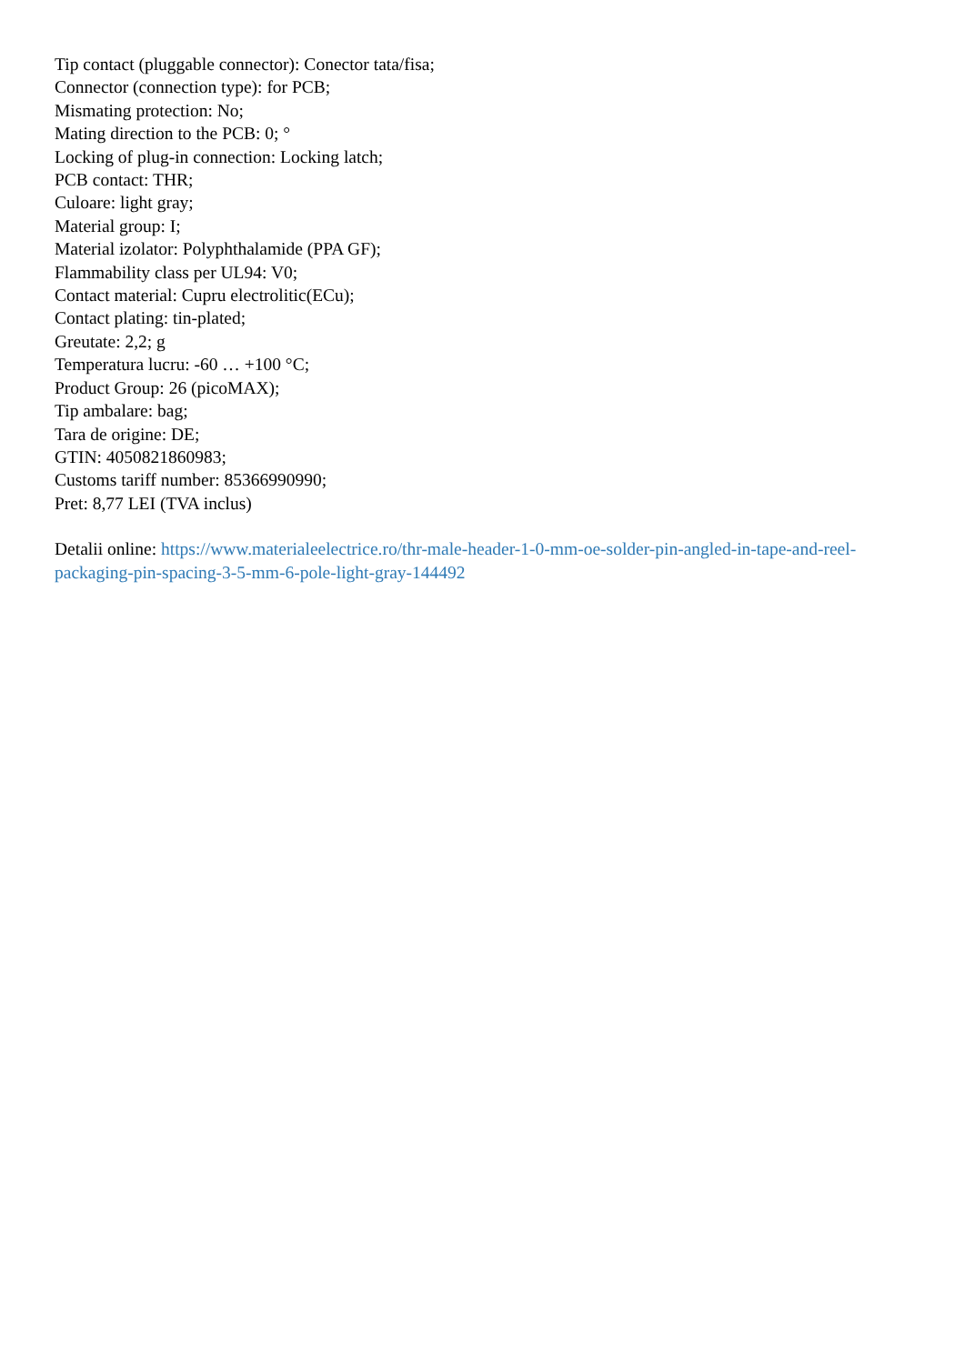Tip contact (pluggable connector): Conector tata/fisa;
Connector (connection type): for PCB;
Mismating protection: No;
Mating direction to the PCB: 0; °
Locking of plug-in connection: Locking latch;
PCB contact: THR;
Culoare: light gray;
Material group: I;
Material izolator: Polyphthalamide (PPA GF);
Flammability class per UL94: V0;
Contact material: Cupru electrolitic(ECu);
Contact plating: tin-plated;
Greutate: 2,2; g
Temperatura lucru: -60 … +100 °C;
Product Group: 26 (picoMAX);
Tip ambalare: bag;
Tara de origine: DE;
GTIN: 4050821860983;
Customs tariff number: 85366990990;
Pret: 8,77 LEI (TVA inclus)
Detalii online: https://www.materialeelectrice.ro/thr-male-header-1-0-mm-oe-solder-pin-angled-in-tape-and-reel-packaging-pin-spacing-3-5-mm-6-pole-light-gray-144492